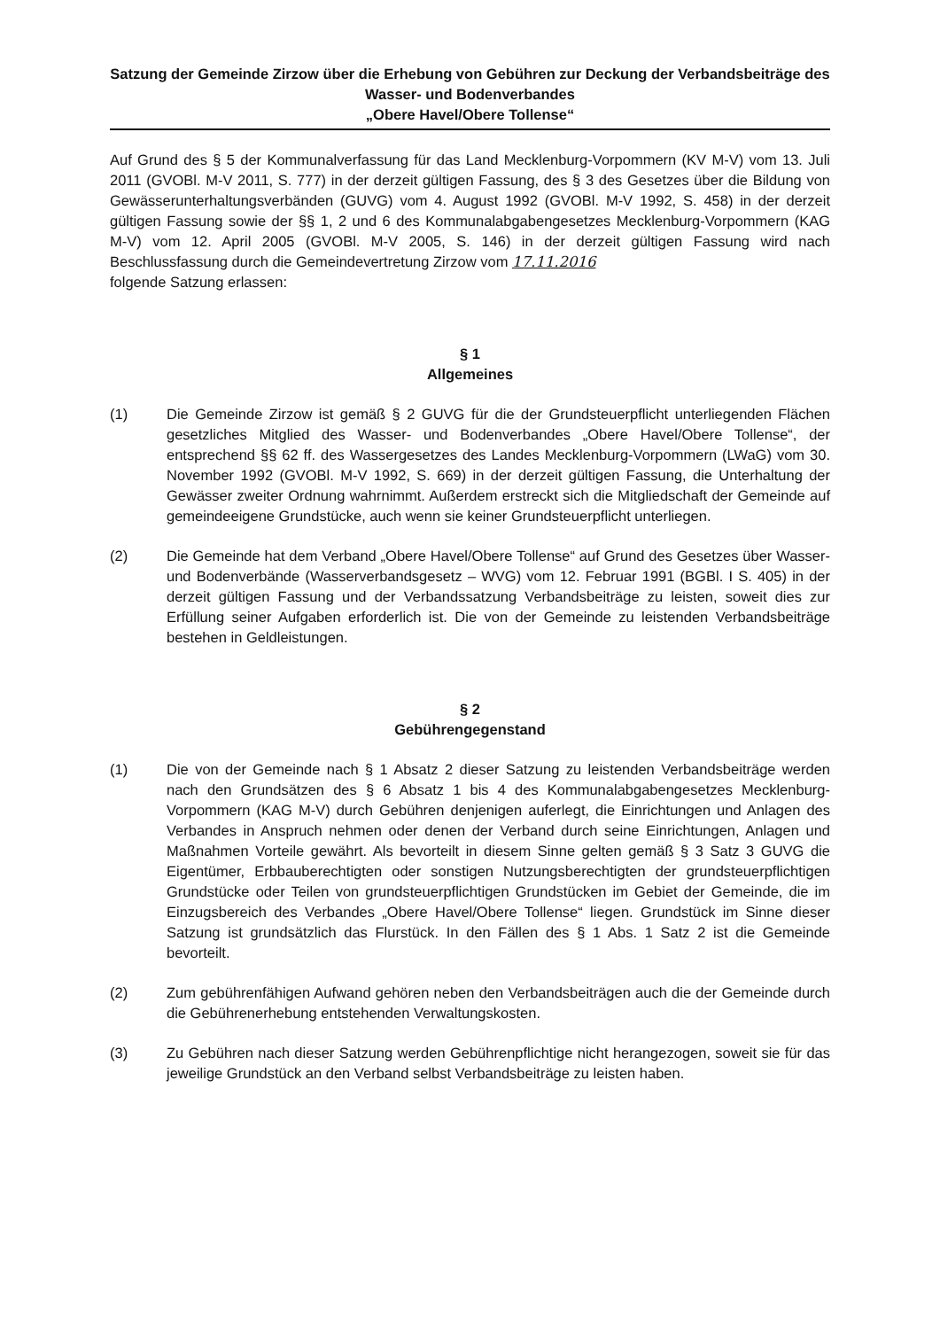Satzung der Gemeinde Zirzow über die Erhebung von Gebühren zur Deckung der Verbandsbeiträge des Wasser- und Bodenverbandes
„Obere Havel/Obere Tollense“
Auf Grund des § 5 der Kommunalverfassung für das Land Mecklenburg-Vorpommern (KV M-V) vom 13. Juli 2011 (GVOBl. M-V 2011, S. 777) in der derzeit gültigen Fassung, des § 3 des Gesetzes über die Bildung von Gewässerunterhaltungsverbänden (GUVG) vom 4. August 1992 (GVOBl. M-V 1992, S. 458) in der derzeit gültigen Fassung sowie der §§ 1, 2 und 6 des Kommunalabgabengesetzes Mecklenburg-Vorpommern (KAG M-V) vom 12. April 2005 (GVOBl. M-V 2005, S. 146) in der derzeit gültigen Fassung wird nach Beschlussfassung durch die Gemeindevertretung Zirzow vom 17.11.2016
folgende Satzung erlassen:
§ 1
Allgemeines
(1) Die Gemeinde Zirzow ist gemäß § 2 GUVG für die der Grundsteuerpflicht unterliegenden Flächen gesetzliches Mitglied des Wasser- und Bodenverbandes „Obere Havel/Obere Tollense“, der entsprechend §§ 62 ff. des Wassergesetzes des Landes Mecklenburg-Vorpommern (LWaG) vom 30. November 1992 (GVOBl. M-V 1992, S. 669) in der derzeit gültigen Fassung, die Unterhaltung der Gewässer zweiter Ordnung wahrnimmt. Außerdem erstreckt sich die Mitgliedschaft der Gemeinde auf gemeindeeigene Grundstücke, auch wenn sie keiner Grundsteuerpflicht unterliegen.
(2) Die Gemeinde hat dem Verband „Obere Havel/Obere Tollense“ auf Grund des Gesetzes über Wasser- und Bodenverbände (Wasserverbandsgesetz – WVG) vom 12. Februar 1991 (BGBl. I S. 405) in der derzeit gültigen Fassung und der Verbandssatzung Verbandsbeiträge zu leisten, soweit dies zur Erfüllung seiner Aufgaben erforderlich ist. Die von der Gemeinde zu leistenden Verbandsbeiträge bestehen in Geldleistungen.
§ 2
Gebührengegenstand
(1) Die von der Gemeinde nach § 1 Absatz 2 dieser Satzung zu leistenden Verbandsbeiträge werden nach den Grundsätzen des § 6 Absatz 1 bis 4 des Kommunalabgabengesetzes Mecklenburg-Vorpommern (KAG M-V) durch Gebühren denjenigen auferlegt, die Einrichtungen und Anlagen des Verbandes in Anspruch nehmen oder denen der Verband durch seine Einrichtungen, Anlagen und Maßnahmen Vorteile gewährt. Als bevorteilt in diesem Sinne gelten gemäß § 3 Satz 3 GUVG die Eigentümer, Erbbauberechtigten oder sonstigen Nutzungsberechtigten der grundsteuerpflichtigen Grundstücke oder Teilen von grundsteuerpflichtigen Grundstücken im Gebiet der Gemeinde, die im Einzugsbereich des Verbandes „Obere Havel/Obere Tollense“ liegen. Grundstück im Sinne dieser Satzung ist grundsätzlich das Flurstück. In den Fällen des § 1 Abs. 1 Satz 2 ist die Gemeinde bevorteilt.
(2) Zum gebührenfähigen Aufwand gehören neben den Verbandsbeiträgen auch die der Gemeinde durch die Gebührenerhebung entstehenden Verwaltungskosten.
(3) Zu Gebühren nach dieser Satzung werden Gebührenpflichtige nicht herangezogen, soweit sie für das jeweilige Grundstück an den Verband selbst Verbandsbeiträge zu leisten haben.